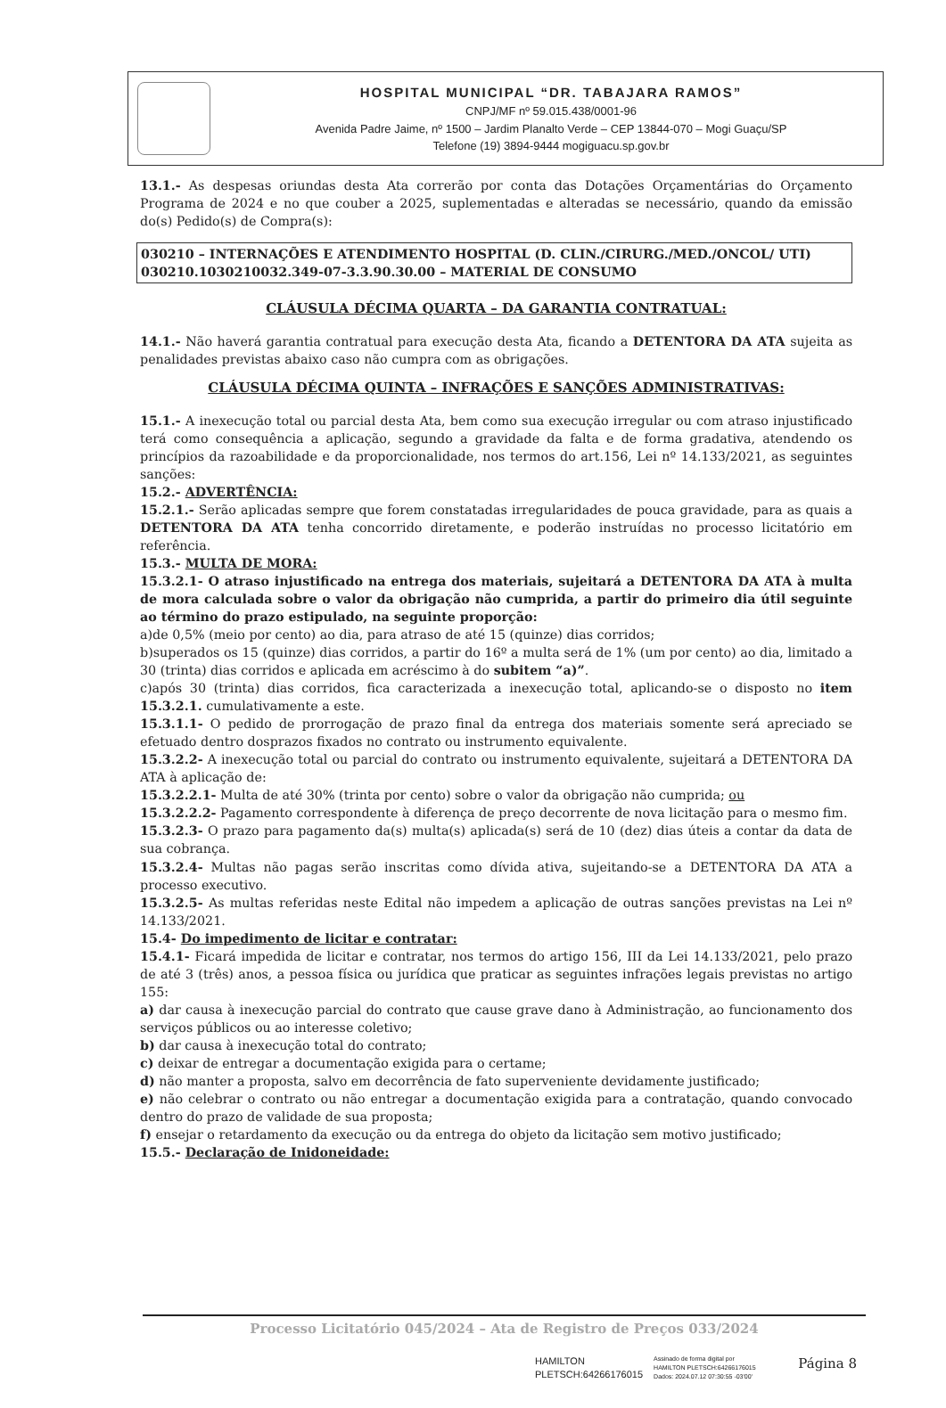HOSPITAL MUNICIPAL “DR. TABAJARA RAMOS”
CNPJ/MF nº 59.015.438/0001-96
Avenida Padre Jaime, nº 1500 – Jardim Planalto Verde – CEP 13844-070 – Mogi Guaçu/SP
Telefone (19) 3894-9444 mogiguacu.sp.gov.br
13.1.- As despesas oriundas desta Ata correrão por conta das Dotações Orçamentárias do Orçamento Programa de 2024 e no que couber a 2025, suplementadas e alteradas se necessário, quando da emissão do(s) Pedido(s) de Compra(s):
030210 – INTERNAÇÕES E ATENDIMENTO HOSPITAL (D. CLIN./CIRURG./MED./ONCOL/ UTI)
030210.1030210032.349-07-3.3.90.30.00 – MATERIAL DE CONSUMO
CLÁUSULA DÉCIMA QUARTA – DA GARANTIA CONTRATUAL:
14.1.- Não haverá garantia contratual para execução desta Ata, ficando a DETENTORA DA ATA sujeita as penalidades previstas abaixo caso não cumpra com as obrigações.
CLÁUSULA DÉCIMA QUINTA – INFRAÇÕES E SANÇÕES ADMINISTRATIVAS:
15.1.- A inexecução total ou parcial desta Ata, bem como sua execução irregular ou com atraso injustificado terá como consequência a aplicação, segundo a gravidade da falta e de forma gradativa, atendendo os princípios da razoabilidade e da proporcionalidade, nos termos do art.156, Lei nº 14.133/2021, as seguintes sanções:
15.2.- ADVERTÊNCIA:
15.2.1.- Serão aplicadas sempre que forem constatadas irregularidades de pouca gravidade, para as quais a DETENTORA DA ATA tenha concorrido diretamente, e poderão instruídas no processo licitatório em referência.
15.3.- MULTA DE MORA:
15.3.2.1- O atraso injustificado na entrega dos materiais, sujeitará a DETENTORA DA ATA à multa de mora calculada sobre o valor da obrigação não cumprida, a partir do primeiro dia útil seguinte ao término do prazo estipulado, na seguinte proporção:
a)de 0,5% (meio por cento) ao dia, para atraso de até 15 (quinze) dias corridos;
b)superados os 15 (quinze) dias corridos, a partir do 16º a multa será de 1% (um por cento) ao dia, limitado a 30 (trinta) dias corridos e aplicada em acréscimo à do subitem “a)”.
c)após 30 (trinta) dias corridos, fica caracterizada a inexecução total, aplicando-se o disposto no item 15.3.2.1. cumulativamente a este.
15.3.1.1- O pedido de prorrogação de prazo final da entrega dos materiais somente será apreciado se efetuado dentro dosprazos fixados no contrato ou instrumento equivalente.
15.3.2.2- A inexecução total ou parcial do contrato ou instrumento equivalente, sujeitará a DETENTORA DA ATA à aplicação de:
15.3.2.2.1- Multa de até 30% (trinta por cento) sobre o valor da obrigação não cumprida; ou
15.3.2.2.2- Pagamento correspondente à diferença de preço decorrente de nova licitação para o mesmo fim.
15.3.2.3- O prazo para pagamento da(s) multa(s) aplicada(s) será de 10 (dez) dias úteis a contar da data de sua cobrança.
15.3.2.4- Multas não pagas serão inscritas como dívida ativa, sujeitando-se a DETENTORA DA ATA a processo executivo.
15.3.2.5- As multas referidas neste Edital não impedem a aplicação de outras sanções previstas na Lei nº 14.133/2021.
15.4- Do impedimento de licitar e contratar:
15.4.1- Ficará impedida de licitar e contratar, nos termos do artigo 156, III da Lei 14.133/2021, pelo prazo de até 3 (três) anos, a pessoa física ou jurídica que praticar as seguintes infrações legais previstas no artigo 155:
a) dar causa à inexecução parcial do contrato que cause grave dano à Administração, ao funcionamento dos serviços públicos ou ao interesse coletivo;
b) dar causa à inexecução total do contrato;
c) deixar de entregar a documentação exigida para o certame;
d) não manter a proposta, salvo em decorrência de fato superveniente devidamente justificado;
e) não celebrar o contrato ou não entregar a documentação exigida para a contratação, quando convocado dentro do prazo de validade de sua proposta;
f) ensejar o retardamento da execução ou da entrega do objeto da licitação sem motivo justificado;
15.5.- Declaração de Inidoneidade:
Processo Licitatório 045/2024 – Ata de Registro de Preços 033/2024
HAMILTON
PLETSCH:64266176015
Assinado de forma digital por
HAMILTON PLETSCH:64266176015
Dados: 2024.07.12 07:30:55 -03'00'
Página 8